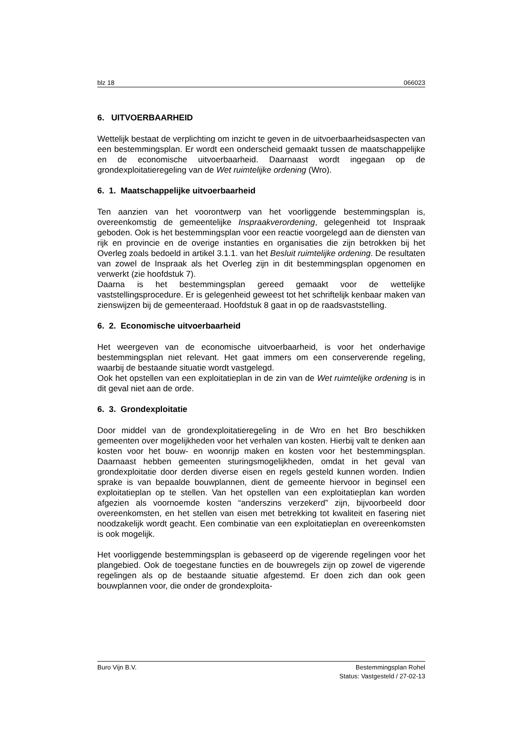blz 18 066023
6. UITVOERBAARHEID
Wettelijk bestaat de verplichting om inzicht te geven in de uitvoerbaarheidsaspecten van een bestemmingsplan. Er wordt een onderscheid gemaakt tussen de maatschappelijke en de economische uitvoerbaarheid. Daarnaast wordt ingegaan op de grondexploitatieregeling van de Wet ruimtelijke ordening (Wro).
6. 1. Maatschappelijke uitvoerbaarheid
Ten aanzien van het voorontwerp van het voorliggende bestemmingsplan is, overeenkomstig de gemeentelijke Inspraakverordening, gelegenheid tot Inspraak geboden. Ook is het bestemmingsplan voor een reactie voorgelegd aan de diensten van rijk en provincie en de overige instanties en organisaties die zijn betrokken bij het Overleg zoals bedoeld in artikel 3.1.1. van het Besluit ruimtelijke ordening. De resultaten van zowel de Inspraak als het Overleg zijn in dit bestemmingsplan opgenomen en verwerkt (zie hoofdstuk 7).
Daarna is het bestemmingsplan gereed gemaakt voor de wettelijke vaststellingsprocedure. Er is gelegenheid geweest tot het schriftelijk kenbaar maken van zienswijzen bij de gemeenteraad. Hoofdstuk 8 gaat in op de raadsvaststelling.
6. 2. Economische uitvoerbaarheid
Het weergeven van de economische uitvoerbaarheid, is voor het onderhavige bestemmingsplan niet relevant. Het gaat immers om een conserverende regeling, waarbij de bestaande situatie wordt vastgelegd.
Ook het opstellen van een exploitatieplan in de zin van de Wet ruimtelijke ordening is in dit geval niet aan de orde.
6. 3. Grondexploitatie
Door middel van de grondexploitatieregeling in de Wro en het Bro beschikken gemeenten over mogelijkheden voor het verhalen van kosten. Hierbij valt te denken aan kosten voor het bouw- en woonrijp maken en kosten voor het bestemmingsplan. Daarnaast hebben gemeenten sturingsmogelijkheden, omdat in het geval van grondexploitatie door derden diverse eisen en regels gesteld kunnen worden. Indien sprake is van bepaalde bouwplannen, dient de gemeente hiervoor in beginsel een exploitatieplan op te stellen. Van het opstellen van een exploitatieplan kan worden afgezien als voornoemde kosten “anderszins verzekerd” zijn, bijvoorbeeld door overeenkomsten, en het stellen van eisen met betrekking tot kwaliteit en fasering niet noodzakelijk wordt geacht. Een combinatie van een exploitatieplan en overeenkomsten is ook mogelijk.
Het voorliggende bestemmingsplan is gebaseerd op de vigerende regelingen voor het plangebied. Ook de toegestane functies en de bouwregels zijn op zowel de vigerende regelingen als op de bestaande situatie afgestemd. Er doen zich dan ook geen bouwplannen voor, die onder de grondexploita-
Buro Vijn B.V. Bestemmingsplan Rohel
Status: Vastgesteld / 27-02-13